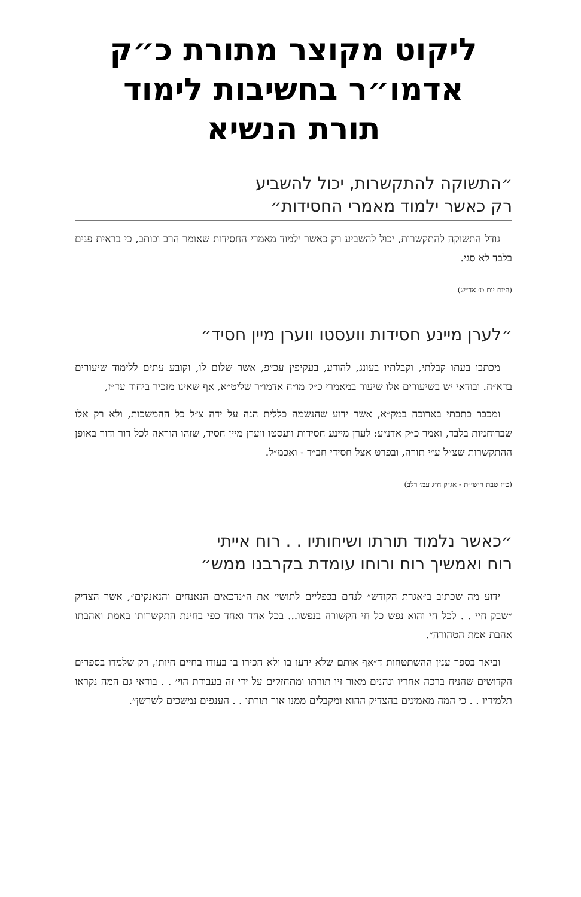ליקוט מקוצר מתורת כ״ק
אדמו״ר בחשיבות לימוד
תורת הנשיא
״התשוקה להתקשרות, יכול להשביע
רק כאשר ילמוד מאמרי החסידות״
גודל התשוקה להתקשרות, יכול להשביע רק כאשר ילמוד מאמרי החסידות שאומר הרב וכותב, כי בראית פנים בלבד לא סגי.
(היום יום ט׳ אד״ש)
״לערן מיינע חסידות וועסטו ווערן מיין חסיד״
מכתבו בעתו קבלתי, וקבלתיו בעונג, להודע, בעקיפין עכ״פ, אשר שלום לו, וקובע עתים ללימוד שיעורים בדא״ח. ובודאי יש בשיעורים אלו שיעור במאמרי כ״ק מו״ח אדמו״ר שליט״א, אף שאינו מזכיר ביחוד עד״ז,
ומכבר כתבתי בארוכה במק״א, אשר ידוע שהנשמה כללית הנה על ידה צ״ל כל ההמשכות, ולא רק אלו שברוחניות בלבד, ואמר כ״ק אדנ״ע: לערן מיינע חסידות וועסטו ווערן מיין חסיד, שזהו הוראה לכל דור ודור באופן ההתקשרות שצ״ל ע״י תורה, ובפרט אצל חסידי חב״ד - ואכמ״ל.
(ט״ז טבת ה׳שי״ת - אג״ק ח״ג עמ׳ רלב)
״כאשר נלמוד תורתו ושיחותיו . . רוח אייתי
רוח ואמשיך רוח ורוחו עומדת בקרבנו ממש״
ידוע מה שכתוב ב״אגרת הקודש״ לנחם בכפליים לתושי׳ את ה״נדכאים הנאנחים והנאנקים״, אשר הצדיק ״שבק חיי . . לכל חי והוא נפש כל חי הקשורה בנפשו... בכל אחד ואחד כפי בחינת התקשרותו באמת ואהבתו אהבת אמת הטהורה״.
וביאר בספר ענין ההשתטחות ד״אף אותם שלא ידעו בו ולא הכירו בו בעודו בחיים חיותו, רק שלמדו בספרים הקדושים שהניח ברכה אחריו ונהנים מאור זיו תורתו ומתחזקים על ידי זה בעבודת הוי׳ . . בודאי גם המה נקראו תלמידיו . . כי המה מאמינים בהצדיק ההוא ומקבלים ממנו אור תורתו . . הענפים נמשכים לשרשן״.